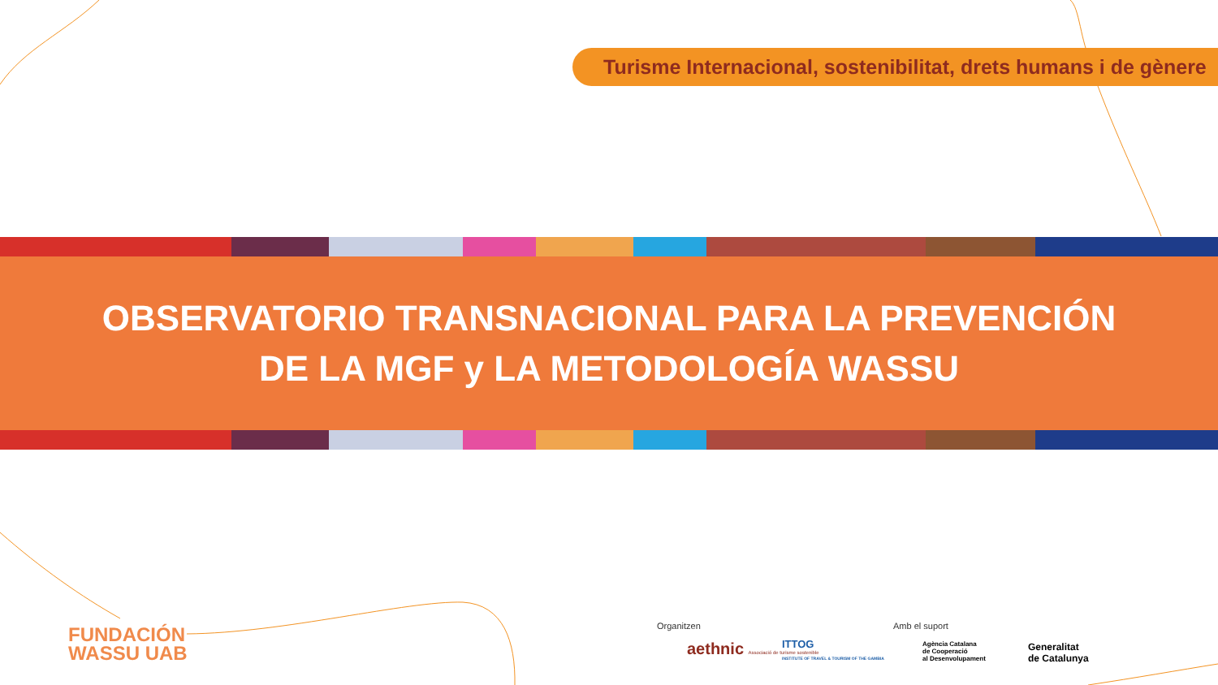Turisme Internacional, sostenibilitat, drets humans i de gènere
OBSERVATORIO TRANSNACIONAL PARA LA PREVENCIÓN
DE LA MGF y LA METODOLOGÍA WASSU
FUNDACIÓN
WASSU UAB
Organitzen
aethnic Associació de turisme sostenible
ITTOG
INSTITUTE OF TRAVEL & TOURISM OF THE GAMBIA
Amb el suport
Agència Catalana
de Cooperació
al Desenvolupament
Generalitat
de Catalunya